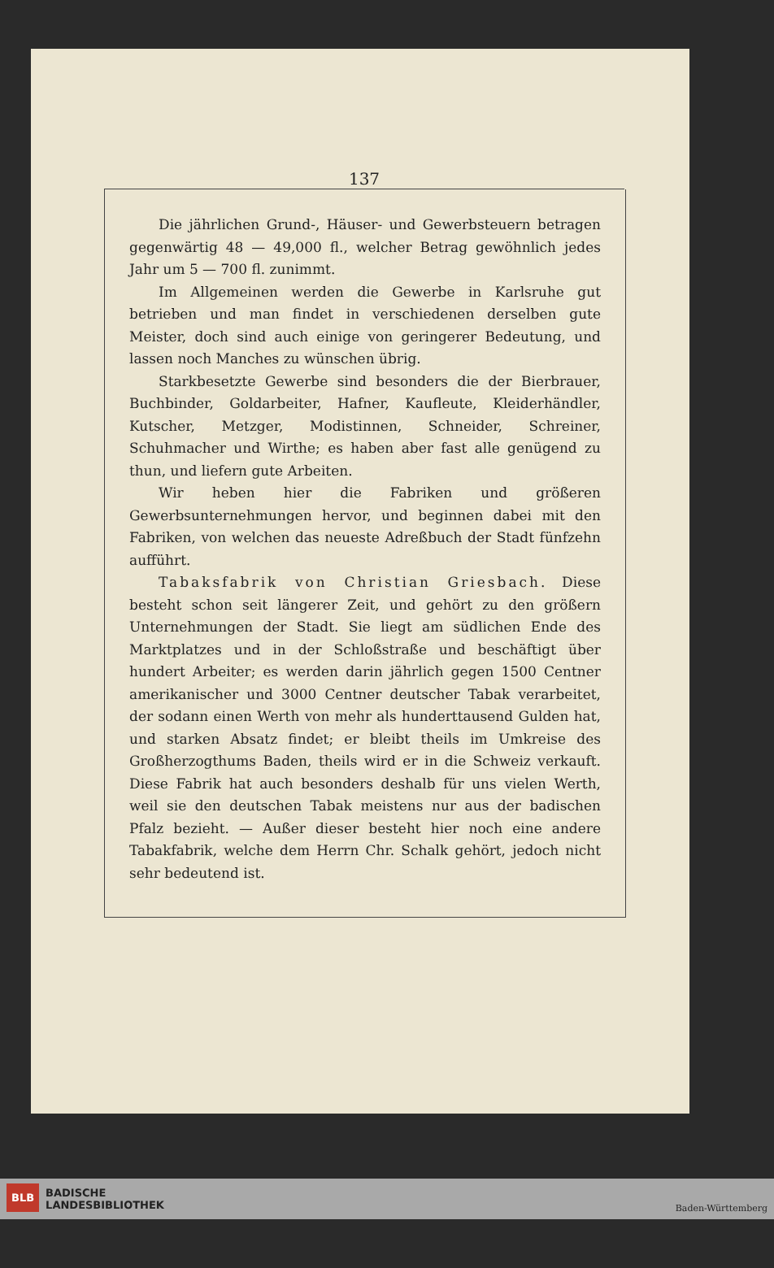137
Die jährlichen Grund-, Häuser- und Gewerbsteuern betragen gegenwärtig 48 — 49,000 fl., welcher Betrag gewöhnlich jedes Jahr um 5 — 700 fl. zunimmt.
Im Allgemeinen werden die Gewerbe in Karlsruhe gut betrieben und man findet in verschiedenen derselben gute Meister, doch sind auch einige von geringerer Bedeutung, und lassen noch Manches zu wünschen übrig.
Starkbesetzte Gewerbe sind besonders die der Bierbrauer, Buchbinder, Goldarbeiter, Hafner, Kaufleute, Kleiderhändler, Kutscher, Metzger, Modistinnen, Schneider, Schreiner, Schuhmacher und Wirthe; es haben aber fast alle genügend zu thun, und liefern gute Arbeiten.
Wir heben hier die Fabriken und größeren Gewerbsunternehmungen hervor, und beginnen dabei mit den Fabriken, von welchen das neueste Adreßbuch der Stadt fünfzehn aufführt.
Tabaksfabrik von Christian Griesbach. Diese besteht schon seit längerer Zeit, und gehört zu den größern Unternehmungen der Stadt. Sie liegt am südlichen Ende des Marktplatzes und in der Schloßstraße und beschäftigt über hundert Arbeiter; es werden darin jährlich gegen 1500 Centner amerikanischer und 3000 Centner deutscher Tabak verarbeitet, der sodann einen Werth von mehr als hunderttausend Gulden hat, und starken Absatz findet; er bleibt theils im Umkreise des Großherzogthums Baden, theils wird er in die Schweiz verkauft. Diese Fabrik hat auch besonders deshalb für uns vielen Werth, weil sie den deutschen Tabak meistens nur aus der badischen Pfalz bezieht. — Außer dieser besteht hier noch eine andere Tabakfabrik, welche dem Herrn Chr. Schalk gehört, jedoch nicht sehr bedeutend ist.
BLB BADISCHE
LANDESBIBLIOTHEK
Baden-Württemberg